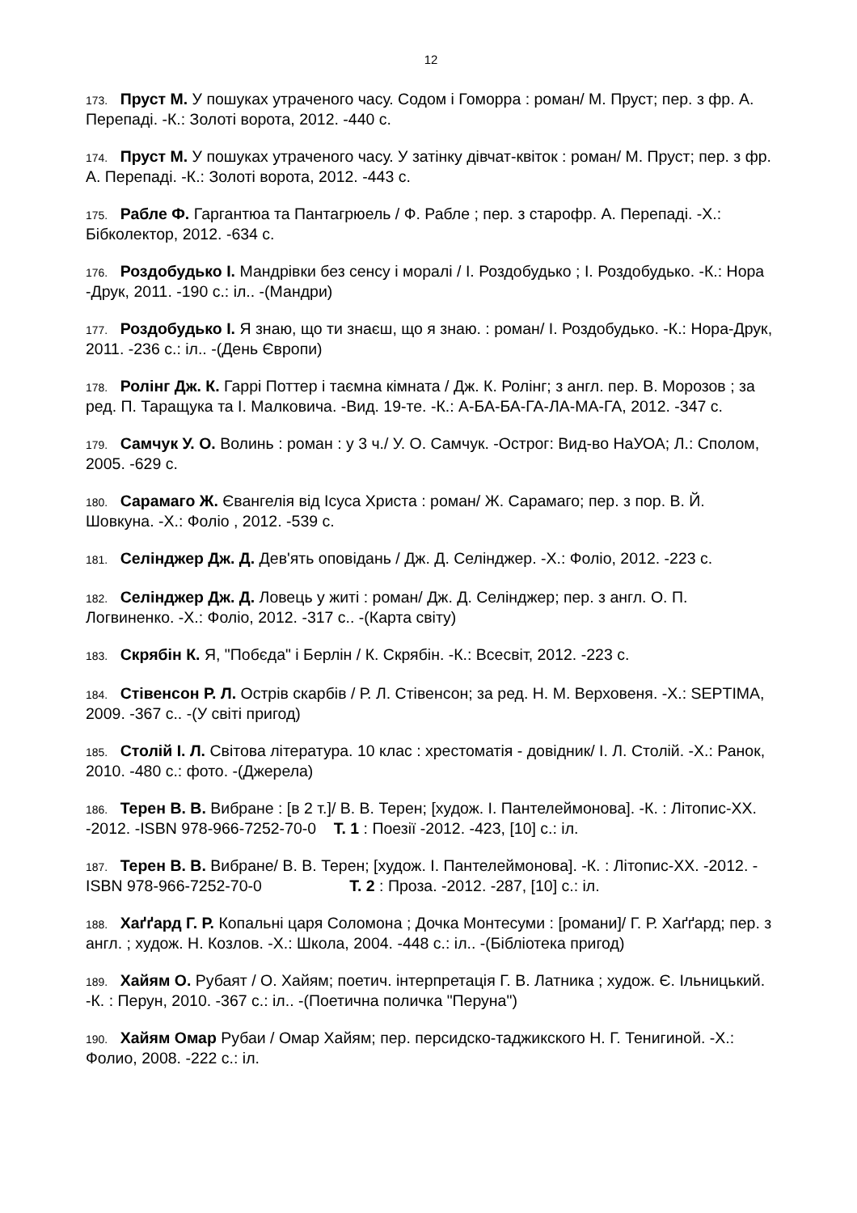12
173. Пруст М. У пошуках утраченого часу. Содом і Гоморра : роман/ М. Пруст; пер. з фр. А. Перепаді. -К.: Золоті ворота, 2012. -440 с.
174. Пруст М. У пошуках утраченого часу. У затінку дівчат-квіток : роман/ М. Пруст; пер. з фр. А. Перепаді. -К.: Золоті ворота, 2012. -443 с.
175. Рабле Ф. Гаргантюа та Пантагрюель / Ф. Рабле ; пер. з старофр. А. Перепаді. -Х.: Бібколектор, 2012. -634 с.
176. Роздобудько І. Мандрівки без сенсу і моралі / І. Роздобудько ; І. Роздобудько. -К.: Нора -Друк, 2011. -190 с.: іл.. -(Мандри)
177. Роздобудько І. Я знаю, що ти знаєш, що я знаю. : роман/ І. Роздобудько. -К.: Нора-Друк, 2011. -236 с.: іл.. -(День Європи)
178. Ролінг Дж. К. Гаррі Поттер і таємна кімната / Дж. К. Ролінг; з англ. пер. В. Морозов ; за ред. П. Таращука та І. Малковича. -Вид. 19-те. -К.: А-БА-БА-ГА-ЛА-МА-ГА, 2012. -347 с.
179. Самчук У. О. Волинь : роман : у 3 ч./ У. О. Самчук. -Острог: Вид-во НаУОА; Л.: Сполом, 2005. -629 с.
180. Сарамаго Ж. Євангелія від Ісуса Христа : роман/ Ж. Сарамаго; пер. з пор. В. Й. Шовкуна. -Х.: Фоліо , 2012. -539 с.
181. Селінджер Дж. Д. Дев'ять оповідань / Дж. Д. Селінджер. -Х.: Фоліо, 2012. -223 с.
182. Селінджер Дж. Д. Ловець у житі : роман/ Дж. Д. Селінджер; пер. з англ. О. П. Логвиненко. -Х.: Фоліо, 2012. -317 с.. -(Карта світу)
183. Скрябін К. Я, "Побєда" і Берлін / К. Скрябін. -К.: Всесвіт, 2012. -223 с.
184. Стівенсон Р. Л. Острів скарбів / Р. Л. Стівенсон; за ред. Н. М. Верховеня. -Х.: SEPTIMA, 2009. -367 с.. -(У світі пригод)
185. Столій І. Л. Світова література. 10 клас : хрестоматія - довідник/ І. Л. Столій. -Х.: Ранок, 2010. -480 с.: фото. -(Джерела)
186. Терен В. В. Вибране : [в 2 т.]/ В. В. Терен; [худож. І. Пантелеймонова]. -К. : Літопис-ХХ. -2012. -ISBN 978-966-7252-70-0 Т. 1 : Поезії -2012. -423, [10] с.: іл.
187. Терен В. В. Вибране/ В. В. Терен; [худож. І. Пантелеймонова]. -К. : Літопис-ХХ. -2012. -ISBN 978-966-7252-70-0 Т. 2 : Проза. -2012. -287, [10] с.: іл.
188. Хаґґард Г. Р. Копальні царя Соломона ; Дочка Монтесуми : [романи]/ Г. Р. Хаґґард; пер. з англ. ; худож. Н. Козлов. -Х.: Школа, 2004. -448 с.: іл.. -(Бібліотека пригод)
189. Хайям О. Рубаят / О. Хайям; поетич. інтерпретація Г. В. Латника ; худож. Є. Ільницький. -К. : Перун, 2010. -367 с.: іл.. -(Поетична поличка "Перуна")
190. Хайям Омар Рубаи / Омар Хайям; пер. персидско-таджикского Н. Г. Тенигиной. -Х.: Фолио, 2008. -222 с.: іл.